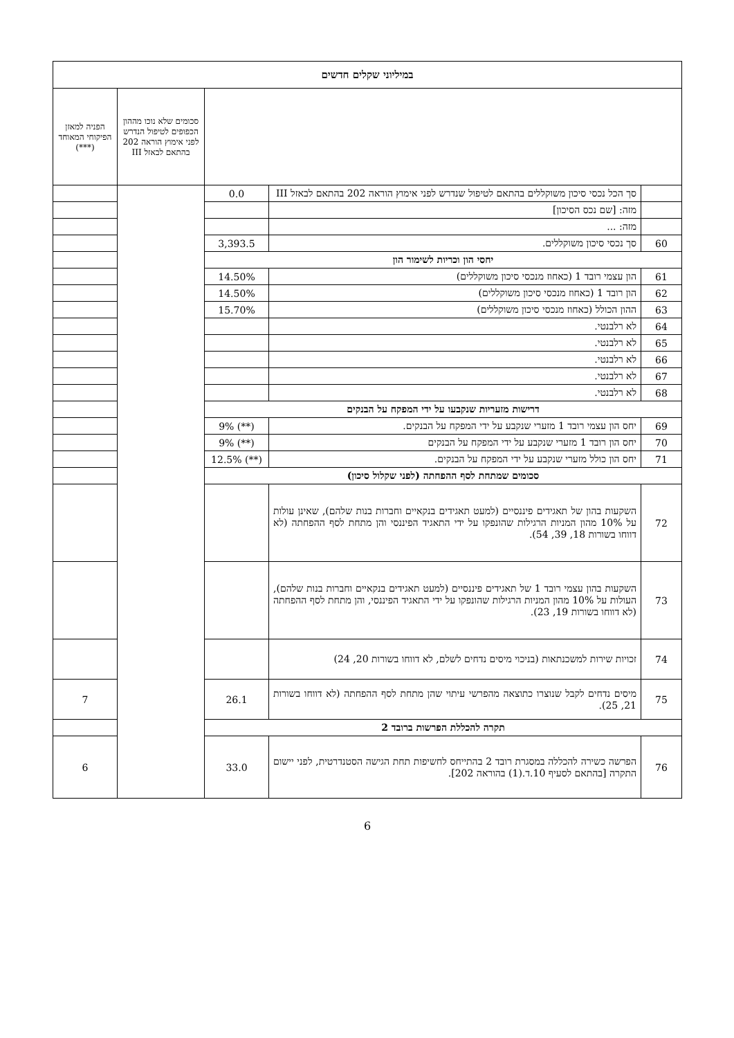| במיליוני שקלים חדשים | | | | |
| --- | --- | --- | --- | --- |
| | | | סכומים שלא נוכו מההון הכפופים לטיפול הנדרש לפני אימוץ הוראה 202 בהתאם לבאזל III | הפניה למאזן הפיקוחי המאוחד (***) |
| | סך הכל נכסי סיכון משוקללים בהתאם לטיפול שנדרש לפני אימוץ הוראה 202 בהתאם לבאזל III | 0.0 | | |
| | מזה: [שם נכס הסיכון] | | | |
| | מזה: ... | | | |
| 60 | סך נכסי סיכון משוקללים. | 3,393.5 | | |
| יחסי הון וכריות לשימור הון | | | | |
| 61 | הון עצמי רובד 1 (כאחוז מנכסי סיכון משוקללים) | 14.50% | | |
| 62 | הון רובד 1 (כאחוז מנכסי סיכון משוקללים) | 14.50% | | |
| 63 | ההון הכולל (כאחוז מנכסי סיכון משוקללים) | 15.70% | | |
| 64 | לא רלבנטי. | | | |
| 65 | לא רלבנטי. | | | |
| 66 | לא רלבנטי. | | | |
| 67 | לא רלבנטי. | | | |
| 68 | לא רלבנטי. | | | |
| דרישות מזעריות שנקבעו על ידי המפקח על הבנקים | | | | |
| 69 | יחס הון עצמי רובד 1 מזערי שנקבע על ידי המפקח על הבנקים. | (**) 9% | | |
| 70 | יחס הון רובד 1 מזערי שנקבע על ידי המפקח על הבנקים | (**) 9% | | |
| 71 | יחס הון כולל מזערי שנקבע על ידי המפקח על הבנקים. | (**) 12.5% | | |
| סכומים שמתחת לסף ההפחתה (לפני שקלול סיכון) | | | | |
| 72 | השקעות בהון של תאגידים פיננסיים (למעט תאגידים בנקאיים וחברות בנות שלהם), שאינן עולות על 10% מהון המניות הרגילות שהונפקו על ידי התאגיד הפיננסי והן מתחת לסף ההפחתה (לא דווחו בשורות 18, 39, 54). | | | |
| 73 | השקעות בהון עצמי רובד 1 של תאגידים פיננסיים (למעט תאגידים בנקאיים וחברות בנות שלהם), העולות על 10% מהון המניות הרגילות שהונפקו על ידי התאגיד הפיננסי, והן מתחת לסף ההפחתה (לא דווחו בשורות 19, 23). | | | |
| 74 | זכויות שירות למשכנתאות (בניכוי מיסים נדחים לשלם, לא דווחו בשורות 20, 24) | | | |
| 75 | מיסים נדחים לקבל שנוצרו כתוצאה מהפרשי עיתוי שהן מתחת לסף ההפחתה (לא דווחו בשורות 21, 25). | 26.1 | | 7 |
| תקרה להכללת הפרשות ברובד 2 | | | | |
| 76 | הפרשה כשירה להכללה במסגרת רובד 2 בהתייחס לחשיפות תחת הגישה הסטנדרטית, לפני יישום התקרה [בהתאם לסעיף 10.ד.(1) בהוראה 202]. | 33.0 | | 6 |
6